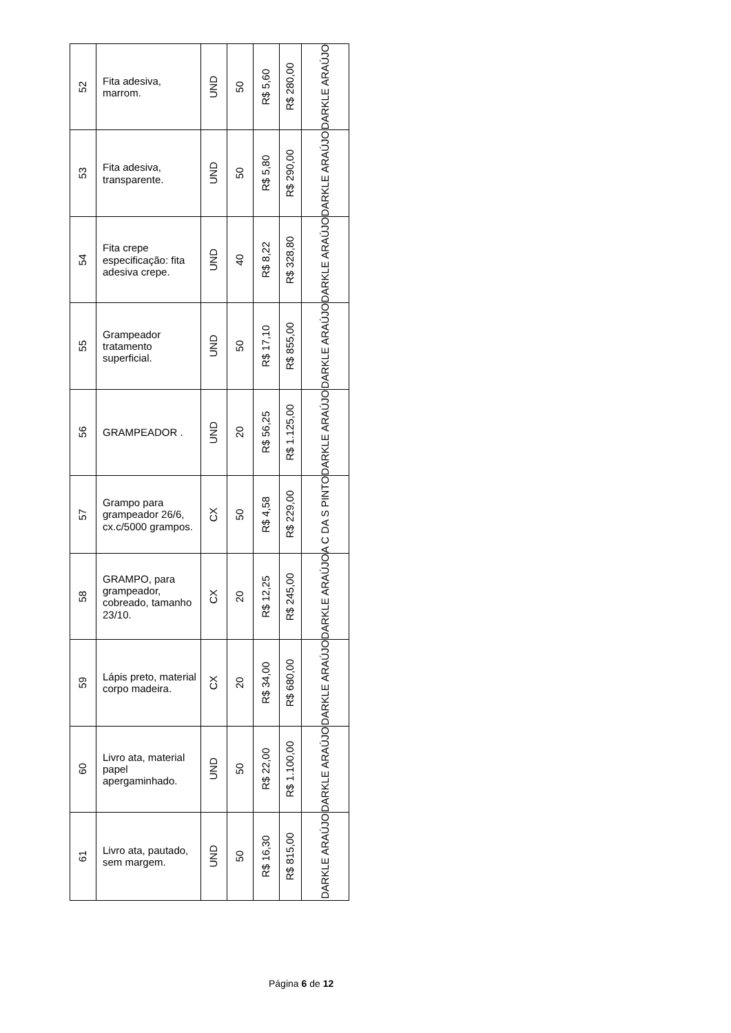| 52 | Fita adesiva, marrom. | UND | 50 | R$ 5,60 | R$ 280,00 | DARKLE ARAÚJO |
| 53 | Fita adesiva, transparente. | UND | 50 | R$ 5,80 | R$ 290,00 | DARKLE ARAÚJO |
| 54 | Fita crepe especificação: fita adesiva crepe. | UND | 40 | R$ 8,22 | R$ 328,80 | DARKLE ARAÚJO |
| 55 | Grampeador tratamento superficial. | UND | 50 | R$ 17,10 | R$ 855,00 | DARKLE ARAÚJO |
| 56 | GRAMPEADOR . | UND | 20 | R$ 56,25 | R$ 1.125,00 | DARKLE ARAÚJO |
| 57 | Grampo para grampeador 26/6, cx.c/5000 grampos. | CX | 50 | R$ 4,58 | R$ 229,00 | A C DA S PINTO |
| 58 | GRAMPO, para grampeador, cobreado, tamanho 23/10. | CX | 20 | R$ 12,25 | R$ 245,00 | DARKLE ARAÚJO |
| 59 | Lápis preto, material corpo madeira. | CX | 20 | R$ 34,00 | R$ 680,00 | DARKLE ARAÚJO |
| 60 | Livro ata, material papel apergaminhado. | UND | 50 | R$ 22,00 | R$ 1.100,00 | DARKLE ARAÚJO |
| 61 | Livro ata, pautado, sem margem. | UND | 50 | R$ 16,30 | R$ 815,00 | DARKLE ARAÚJO |
Página 6 de 12